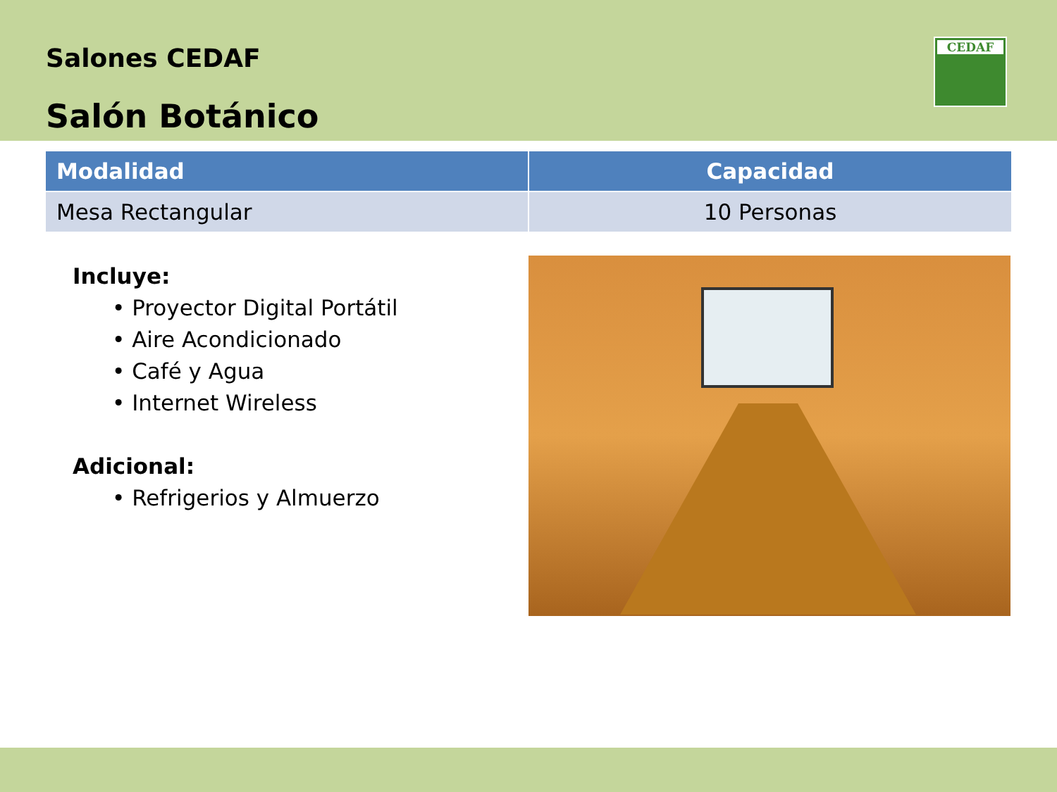Salones CEDAF
Salón Botánico
CEDAF
| Modalidad | Capacidad |
| --- | --- |
| Mesa Rectangular | 10 Personas |
Incluye:
• Proyector Digital Portátil
• Aire Acondicionado
• Café y Agua
• Internet Wireless
Adicional:
• Refrigerios y Almuerzo